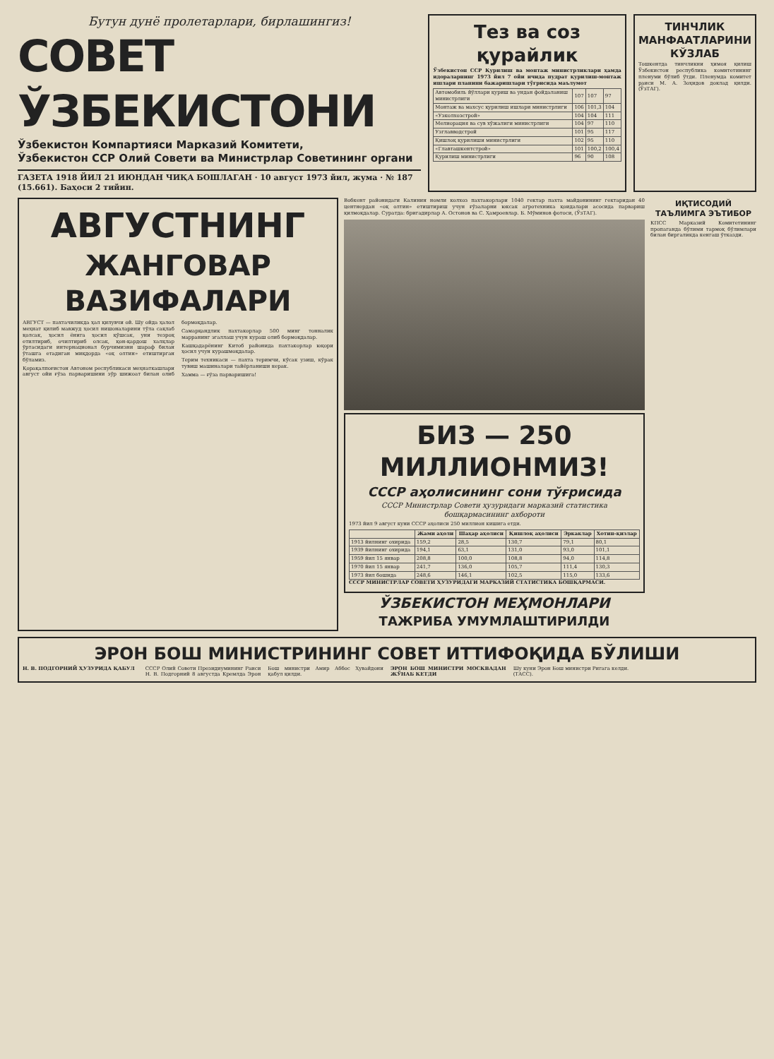Бутун дунё пролетарлари, бирлашингиз!
СОВЕТ ЎЗБЕКИСТОНИ
Ўзбекистон Компартияси Марказий Комитети,
Ўзбекистон ССР Олий Совети ва Министрлар Советининг органи
ГАЗЕТА 1918 ЙИЛ 21 ИЮНДАН ЧИҚА БОШЛАГАН · 10 август 1973 йил, жума · № 187 (15.661). Баҳоси 2 тийин.
Тез ва соз қурайлик
Ўзбекистон ССР Қурилиш ва монтаж министрликлари ҳамда идораларнинг 1973 йил 7 ойи ичида пудрат қурилиш-монтаж ишлари планини бажаришлари тўғрисида маълумот
| Автомобиль йўллари қуриш ва ундан фойдаланиш министрлиги | 107 | 107 | 97 |
| Монтаж ва махсус қурилиш ишлари министрлиги | 106 | 101,3 | 104 |
| «Узколхозстрой» | 104 | 104 | 111 |
| Мелиорация ва сув хўжалиги министрлиги | 104 | 97 | 110 |
| Узглавводстрой | 101 | 95 | 117 |
| Қишлоқ қурилиши министрлиги | 102 | 95 | 110 |
| «Главташкентстрой» | 101 | 100,2 | 100,4 |
| Қурилиш министрлиги | 96 | 90 | 108 |
ТИНЧЛИК МАНФААТЛАРИНИ КЎЗЛАБ
Тошкентда тинчликни ҳимоя қилиш Ўзбекистон республика комитетининг пленуми бўлиб ўтди. Пленумда комитет раиси М. А. Зоҳидов доклад қилди. (ЎзТАГ).
АВГУСТНИНГ
ЖАНГОВАР ВАЗИФАЛАРИ
АВГУСТ — пахтачиликда ҳал қилувчи ой. Шу ойда ҳалол меҳнат қилиб мавжуд ҳосил нишоналарини тўла сақлаб қолсак, ҳосил ёнига ҳосил қўшсак, уни тезроқ етилтириб, очилтириб олсак, қон-қардош халқлар ўртасидаги интернационал бурчимизни шараф билан ўташга етадиган миқдорда «оқ олтин» етиштирган бўламиз.
Қорақалпоғистон Автоном республикаси меҳнаткашлари август ойи ғўза парваришини зўр шижоат билан олиб бормоқдалар.
Самарқандлик пахтакорлар 500 минг тонналик марранинг эгаллаш учун кураш олиб бормоқдалар.
Кашқадарёнинг Китоб районида пахтакорлар юқори ҳосил учун курашмоқдалар.
Терим техникаси — пахта теримчи, кўсак узиш, кўрак тувиш машиналари тайёрланиши керак.
Хамма — ғўза парваришига!
Вобкент районидаги Калинин номли колхоз пахтакорлари 1040 гектар пахта майдонининг гектаридан 40 центнердан «оқ олтин» етиштириш учун ғўзаларни юксак агротехника қоидалари асосида парвариш қилмоқдалар. Суратда: бригадирлар А. Остонов ва С. Ҳамроевлар. Б. Мўминов фотоси, (ЎзТАГ).
БИЗ — 250 МИЛЛИОНМИЗ!
СССР аҳолисининг сони тўғрисида
СССР Министрлар Совети ҳузуридаги марказий статистика бошқармасининг ахбороти
1973 йил 9 август куни СССР аҳолиси 250 миллион кишига етди.
| | Жами аҳоли | Шаҳар аҳолиси | Қишлоқ аҳолиси | Эркаклар | Хотин-қизлар |
| --- | --- | --- | --- | --- | --- |
| 1913 йилнинг охирида | 159,2 | 28,5 | 130,7 | 79,1 | 80,1 |
| 1939 йилнинг охирида | 194,1 | 63,1 | 131,0 | 93,0 | 101,1 |
| 1959 йил 15 январ | 208,8 | 100,0 | 108,8 | 94,0 | 114,8 |
| 1970 йил 15 январ | 241,7 | 136,0 | 105,7 | 111,4 | 130,3 |
| 1973 йил бошида | 248,6 | 146,1 | 102,5 | 115,0 | 133,6 |
СССР МИНИСТРЛАР СОВЕТИ ҲУЗУРИДАГИ МАРКАЗИЙ СТАТИСТИКА БОШҚАРМАСИ.
ЎЗБЕКИСТОН МЕҲМОНЛАРИ
ТАЖРИБА УМУМЛАШТИРИЛДИ
ИҚТИСОДИЙ ТАЪЛИМГА ЭЪТИБОР
КПСС Марказий Комитетининг пропаганда бўлими тармоқ бўлимлари билан биргаликда кенгаш ўтказди.
ЭРОН БОШ МИНИСТРИНИНГ СОВЕТ ИТТИФОҚИДА БЎЛИШИ
Н. В. ПОДГОРНИЙ ҲУЗУРИДА ҚАБУЛ
СССР Олий Совети Президиумининг Раиси Н. В. Подгорний 8 августда Кремлда Эрон Бош министри Амир Аббос Ҳувайдони қабул қилди.
ЭРОН БОШ МИНИСТРИ МОСКВАДАН ЖЎНАБ КЕТДИ
Шу куни Эрон Бош министри Ригага келди. (ТАСС).